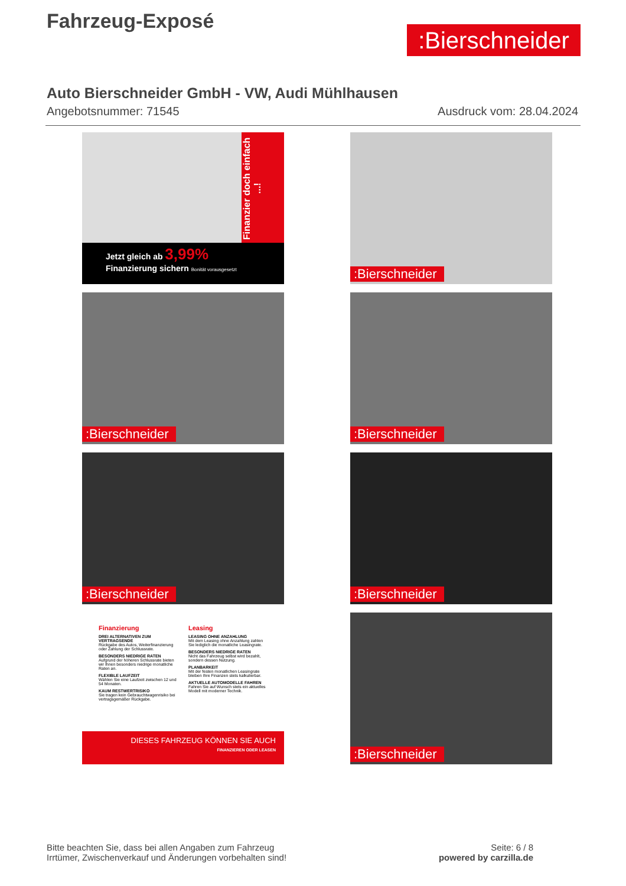Fahrzeug-Exposé
:Bierschneider
Auto Bierschneider GmbH - VW, Audi Mühlhausen
Angebotsnummer: 71545 Ausdruck vom: 28.04.2024
Finanzier doch einfach ...!
Jetzt gleich ab 3,99% Finanzierung sichern Bonität vorausgesetzt
:Bierschneider
:Bierschneider
:Bierschneider
:Bierschneider
:Bierschneider
Finanzierung
DREI ALTERNATIVEN ZUM VERTRAGSENDE
Rückgabe des Autos, Weiterfinanzierung oder Zahlung der Schlussrate.
BESONDERS NIEDRIGE RATEN
Aufgrund der höheren Schlussrate bieten wir Ihnen besonders niedrige monatliche Raten an.
FLEXIBLE LAUFZEIT
Wählen Sie eine Laufzeit zwischen 12 und 54 Monaten.
KAUM RESTWERTRISIKO
Sie tragen kein Gebrauchtwagenrisiko bei vertragsgemäßer Rückgabe.
Leasing
LEASING OHNE ANZAHLUNG
Mit dem Leasing ohne Anzahlung zahlen Sie lediglich die monatliche Leasingrate.
BESONDERS NIEDRIGE RATEN
Nicht das Fahrzeug selbst wird bezahlt, sondern dessen Nutzung.
PLANBARKEIT
Mit der festen monatlichen Leasingrate bleiben Ihre Finanzen stets kalkulierbar.
AKTUELLE AUTOMODELLE FAHREN
Fahren Sie auf Wunsch stets ein aktuelles Modell mit moderner Technik.
DIESES FAHRZEUG KÖNNEN SIE AUCH
FINANZIEREN ODER LEASEN
:Bierschneider
Bitte beachten Sie, dass bei allen Angaben zum Fahrzeug
Irrtümer, Zwischenverkauf und Änderungen vorbehalten sind!
Seite: 6 / 8
powered by carzilla.de